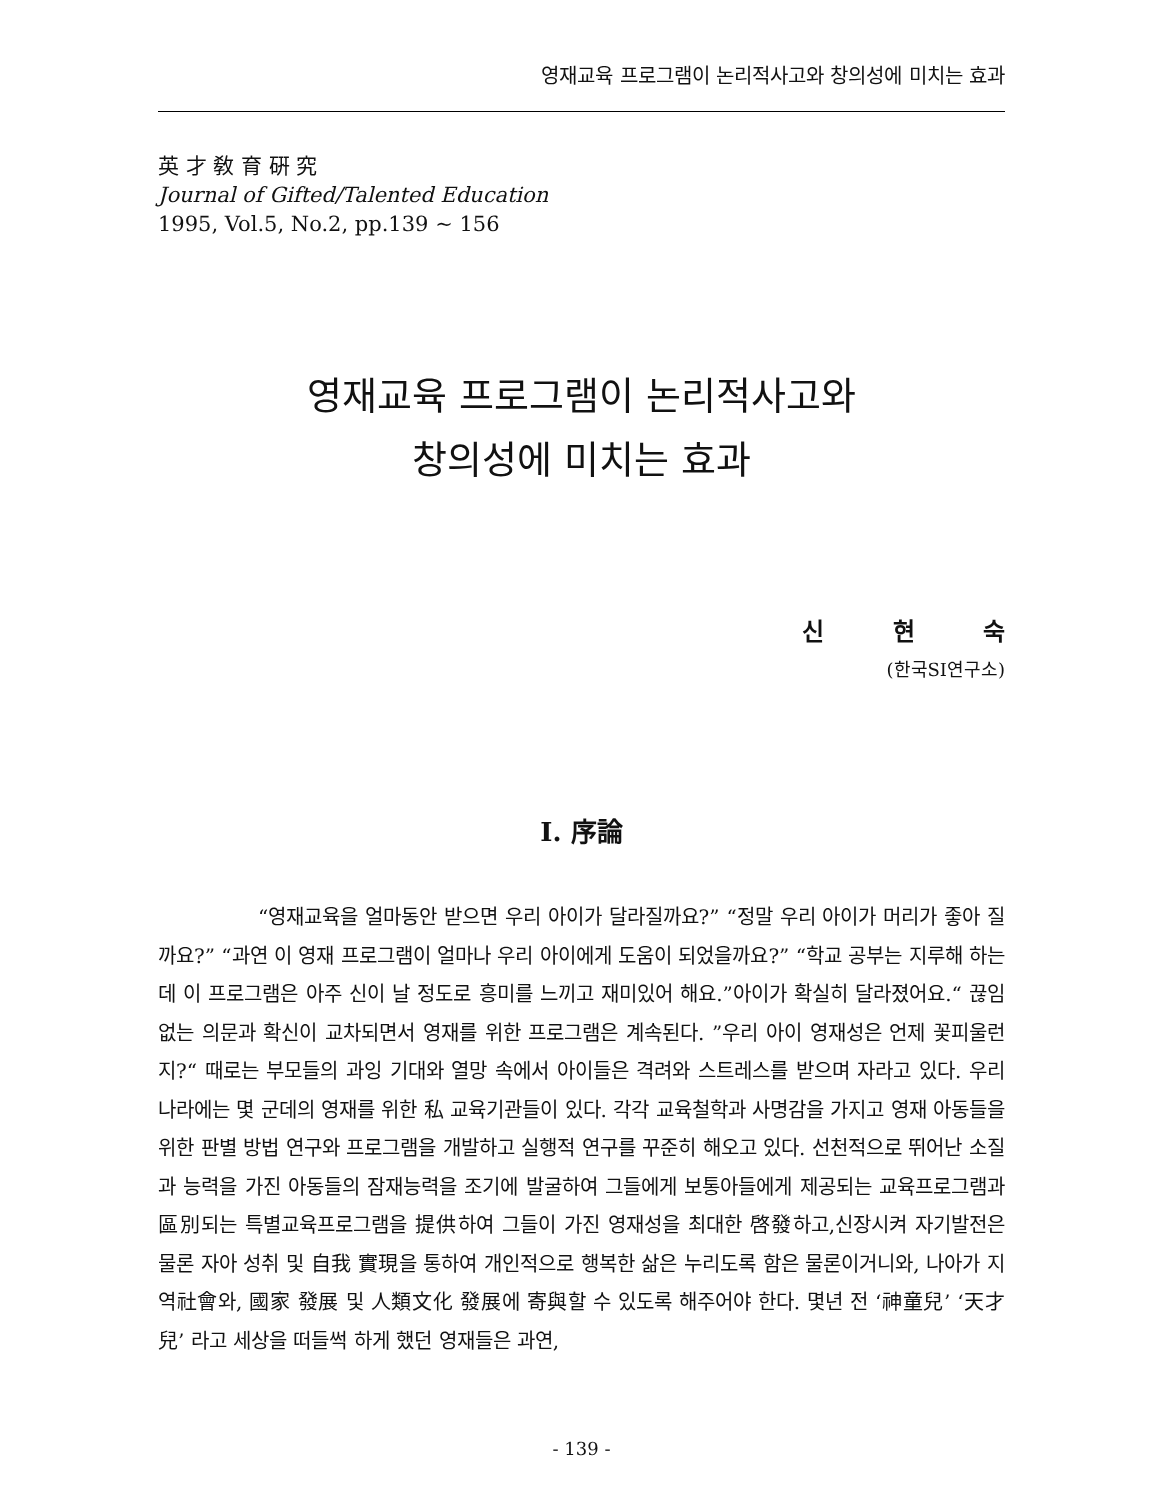영재교육 프로그램이 논리적사고와 창의성에 미치는 효과
英 才 敎 育 硏 究
Journal of Gifted/Talented Education
1995, Vol.5, No.2, pp.139 ~ 156
영재교육 프로그램이 논리적사고와
창의성에 미치는 효과
신 현 숙
(한국SI연구소)
I. 序論
“영재교육을 얼마동안 받으면 우리 아이가 달라질까요?” “정말 우리 아이가 머리가 좋아 질까요?” “과연 이 영재 프로그램이 얼마나 우리 아이에게 도움이 되었을까요?” “학교 공부는 지루해 하는데 이 프로그램은 아주 신이 날 정도로 흥미를 느끼고 재미있어 해요.”아이가 확실히 달라졌어요.“ 끊임없는 의문과 확신이 교차되면서 영재를 위한 프로그램은 계속된다. ”우리 아이 영재성은 언제 꽃피울런지?“ 때로는 부모들의 과잉 기대와 열망 속에서 아이들은 격려와 스트레스를 받으며 자라고 있다. 우리 나라에는 몇 군데의 영재를 위한 私 교육기관들이 있다. 각각 교육철학과 사명감을 가지고 영재 아동들을 위한 판별 방법 연구와 프로그램을 개발하고 실행적 연구를 꾸준히 해오고 있다. 선천적으로 뛰어난 소질과 능력을 가진 아동들의 잠재능력을 조기에 발굴하여 그들에게 보통아들에게 제공되는 교육프로그램과 區別되는 특별교육프로그램을 提供하여 그들이 가진 영재성을 최대한 啓發하고,신장시켜 자기발전은 물론 자아 성취 및 自我 實現을 통하여 개인적으로 행복한 삶은 누리도록 함은 물론이거니와, 나아가 지역社會와, 國家 發展 및 人類文化 發展에 寄與할 수 있도록 해주어야 한다. 몇년 전 ‘神童兒’ ‘天才兒’ 라고 세상을 떠들썩 하게 했던 영재들은 과연,
- 139 -